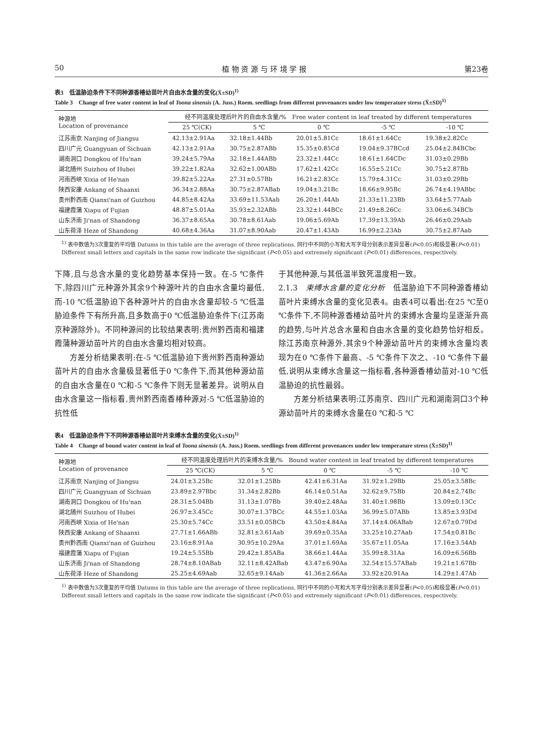50 植 物 资 源 与 环 境 学 报 第23卷
表3　低温胁迫条件下不同种源香椿幼苗叶片自由水含量的变化(X̄±SD)<sup>1)</sup>
Table 3　Change of free water content in leaf of Toona sinensis (A. Juss.) Roem. seedlings from different provenances under low temperature stress (X̄±SD)<sup>1)</sup>
| 种源地 Location of provenance | 经不同温度处理后叶片的自由水含量/% Free water content in leaf treated by different temperatures | | | | |
| --- | --- | --- | --- | --- | --- |
| | 25 ℃(CK) | 5 ℃ | 0 ℃ | -5 ℃ | -10 ℃ |
| 江苏南京 Nanjing of Jiangsu | 42.13±2.91Aa | 32.18±1.44Bb | 20.01±5.81Cc | 18.61±1.64Cc | 19.38±2.82Cc |
| 四川广元 Guangyuan of Sichuan | 42.13±2.91Aa | 30.75±2.87ABb | 15.35±0.85Cd | 19.04±9.37BCcd | 25.04±2.84BCbc |
| 湖南洞口 Dongkou of Hu'nan | 39.24±5.79Aa | 32.18±1.44ABb | 23.32±1.44Cc | 18.61±1.64CDc | 31.03±0.29Bb |
| 湖北随州 Suizhou of Hubei | 39.22±1.82Aa | 32.62±1.00ABb | 17.62±1.42Cc | 16.55±5.21Cc | 30.75±2.87Bb |
| 河南西峡 Xixia of He'nan | 39.82±5.22Aa | 27.31±0.57Bb | 16.21±2.83Cc | 15.79±4.31Cc | 31.03±0.29Bb |
| 陕西安康 Ankang of Shaanxi | 36.34±2.88Aa | 30.75±2.87ABab | 19.04±3.21Bc | 18.66±9.95Bc | 26.74±4.19ABbc |
| 贵州黔西南 Qianxi'nan of Guizhou | 44.85±8.42Aa | 33.69±11.53Aab | 26.20±1.44Ab | 21.33±11.23Bb | 33.64±5.77Aab |
| 福建霞蒲 Xiapu of Fujian | 48.87±5.01Aa | 35.93±2.32ABb | 23.32±1.44BCc | 21.49±8.26Cc | 33.06±6.34BCb |
| 山东济南 Ji'nan of Shandong | 36.37±8.65Aa | 30.78±8.61Aab | 19.06±5.69Ab | 17.39±13.39Ab | 26.46±0.29Aab |
| 山东荷泽 Heze of Shandong | 40.68±4.36Aa | 31.07±8.90Aab | 20.47±1.43Ab | 16.99±2.23Ab | 30.75±2.87Aab |
<sup>1)</sup> 表中数值为3次重复的平均值 Datums in this table are the average of three replications. 同行中不同的小写和大写字母分别表示差异显著(P<0.05)和极显著(P<0.01) Different small letters and capitals in the same row indicate the significant (P<0.05) and extremely significant (P<0.01) differences, respectively.
下降,且与总含水量的变化趋势基本保持一致。在-5 ℃条件下,除四川广元种源外其余9个种源叶片的自由水含量均最低,而-10 ℃低温胁迫下各种源叶片的自由水含量却较-5 ℃低温胁迫条件下有所升高,且多数高于0 ℃低温胁迫条件下(江苏南京种源除外)。不同种源间的比较结果表明:贵州黔西南和福建霞蒲种源幼苗叶片的自由水含量均相对较高。
方差分析结果表明:在-5 ℃低温胁迫下贵州黔西南种源幼苗叶片的自由水含量极显著低于0 ℃条件下,而其他种源幼苗的自由水含量在0 ℃和-5 ℃条件下则无显著差异。说明从自由水含量这一指标看,贵州黔西南香椿种源对-5 ℃低温胁迫的抗性低
于其他种源,与其低温半致死温度相一致。
2.1.3　束缚水含量的变化分析　低温胁迫下不同种源香椿幼苗叶片束缚水含量的变化见表4。由表4可以看出:在25 ℃至0 ℃条件下,不同种源香椿幼苗叶片的束缚水含量均呈逐渐升高的趋势,与叶片总含水量和自由水含量的变化趋势恰好相反。除江苏南京种源外,其余9个种源幼苗叶片的束缚水含量均表现为在0 ℃条件下最高、-5 ℃条件下次之、-10 ℃条件下最低,说明从束缚水含量这一指标看,各种源香椿幼苗对-10 ℃低温胁迫的抗性最弱。
方差分析结果表明:江苏南京、四川广元和湖南洞口3个种源幼苗叶片的束缚水含量在0 ℃和-5 ℃
表4　低温胁迫条件下不同种源香椿幼苗叶片束缚水含量的变化(X̄±SD)<sup>1)</sup>
Table 4　Change of bound water content in leaf of Toona sinensis (A. Juss.) Roem. seedlings from different provenances under low temperature stress (X̄±SD)<sup>1)</sup>
| 种源地 Location of provenance | 经不同温度处理后叶片的束缚水含量/% Bound water content in leaf treated by different temperatures | | | | |
| --- | --- | --- | --- | --- | --- |
| | 25 ℃(CK) | 5 ℃ | 0 ℃ | -5 ℃ | -10 ℃ |
| 江苏南京 Nanjing of Jiangsu | 24.01±3.25Bc | 32.01±1.25Bb | 42.41±6.31Aa | 31.92±1.29Bb | 25.05±3.58Bc |
| 四川广元 Guangyuan of Sichuan | 23.89±2.97Bbc | 31.34±2.82Bb | 46.14±0.51Aa | 32.62±9.75Bb | 20.84±2.74Bc |
| 湖南洞口 Dongkou of Hu'nan | 28.31±5.04Bb | 31.13±1.07Bb | 39.40±2.48Aa | 31.40±1.98Bb | 13.09±0.13Cc |
| 湖北随州 Suizhou of Hubei | 26.97±3.45Cc | 30.07±1.37BCc | 44.55±1.03Aa | 36.99±5.07ABb | 13.85±3.93Dd |
| 河南西峡 Xixia of He'nan | 25.30±5.74Cc | 33.51±0.05BCb | 43.50±4.84Aa | 37.14±4.06ABab | 12.67±0.79Dd |
| 陕西安康 Ankang of Shaanxi | 27.71±1.66ABb | 32.81±3.61Aab | 39.69±0.35Aa | 33.25±10.27Aab | 17.54±0.81Bc |
| 贵州黔西南 Qianxi'nan of Guizhou | 23.16±8.91Aa | 30.95±10.29Aa | 37.01±1.69Aa | 35.67±11.05Aa | 17.16±3.54Ab |
| 福建霞蒲 Xiapu of Fujian | 19.24±5.55Bb | 29.42±1.85ABa | 38.66±1.44Aa | 35.99±8.31Aa | 16.09±6.56Bb |
| 山东济南 Ji'nan of Shandong | 28.74±8.10ABab | 32.11±8.42ABab | 43.47±6.90Aa | 32.54±15.57ABab | 19.21±1.67Bb |
| 山东荷泽 Heze of Shandong | 25.25±4.69Aab | 32.65±9.14Aab | 41.36±2.66Aa | 33.92±20.91Aa | 14.29±1.47Ab |
<sup>1)</sup> 表中数值为3次重复的平均值 Datums in this table are the average of three replications. 同行中不同的小写和大写字母分别表示差异显著(P<0.05)和极显著(P<0.01) Different small letters and capitals in the same row indicate the significant (P<0.05) and extremely significant (P<0.01) differences, respectively.